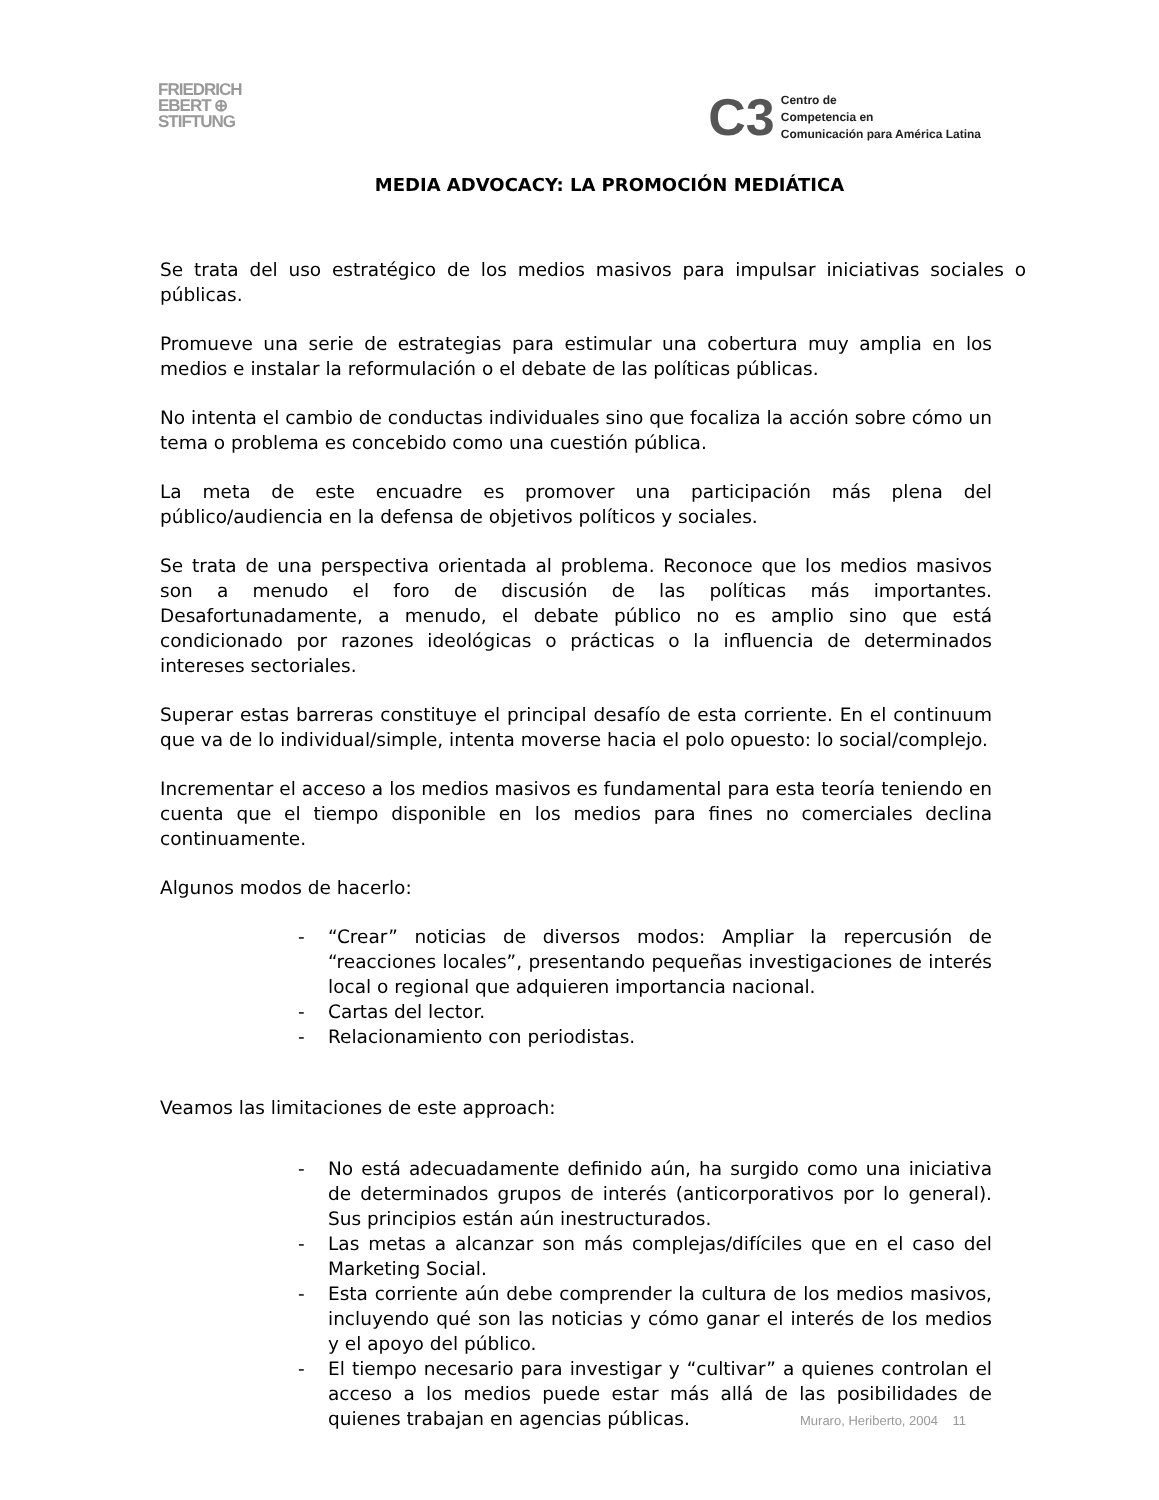FRIEDRICH
EBERT ⊕
STIFTUNG
C3
Centro de
Competencia en
Comunicación para América Latina
MEDIA ADVOCACY: LA PROMOCIÓN MEDIÁTICA
Se trata del uso estratégico de los medios masivos para impulsar iniciativas sociales o públicas.
Promueve una serie de estrategias para estimular una cobertura muy amplia en los medios e instalar la reformulación o el debate de las políticas públicas.
No intenta el cambio de conductas individuales sino que focaliza la acción sobre cómo un tema o problema es concebido como una cuestión pública.
La meta de este encuadre es promover una participación más plena del público/audiencia en la defensa de objetivos políticos y sociales.
Se trata de una perspectiva orientada al problema. Reconoce que los medios masivos son a menudo el foro de discusión de las políticas más importantes. Desafortunadamente, a menudo, el debate público no es amplio sino que está condicionado por razones ideológicas o prácticas o la influencia de determinados intereses sectoriales.
Superar estas barreras constituye el principal desafío de esta corriente. En el continuum que va de lo individual/simple, intenta moverse hacia el polo opuesto: lo social/complejo.
Incrementar el acceso a los medios masivos es fundamental para esta teoría teniendo en cuenta que el tiempo disponible en los medios para fines no comerciales declina continuamente.
Algunos modos de hacerlo:
- “Crear” noticias de diversos modos: Ampliar la repercusión de “reacciones locales”, presentando pequeñas investigaciones de interés local o regional que adquieren importancia nacional.
- Cartas del lector.
- Relacionamiento con periodistas.
Veamos las limitaciones de este approach:
- No está adecuadamente definido aún, ha surgido como una iniciativa de determinados grupos de interés (anticorporativos por lo general). Sus principios están aún inestructurados.
- Las metas a alcanzar son más complejas/difíciles que en el caso del Marketing Social.
- Esta corriente aún debe comprender la cultura de los medios masivos, incluyendo qué son las noticias y cómo ganar el interés de los medios y el apoyo del público.
- El tiempo necesario para investigar y “cultivar” a quienes controlan el acceso a los medios puede estar más allá de las posibilidades de quienes trabajan en agencias públicas.
Muraro, Heriberto, 2004 11